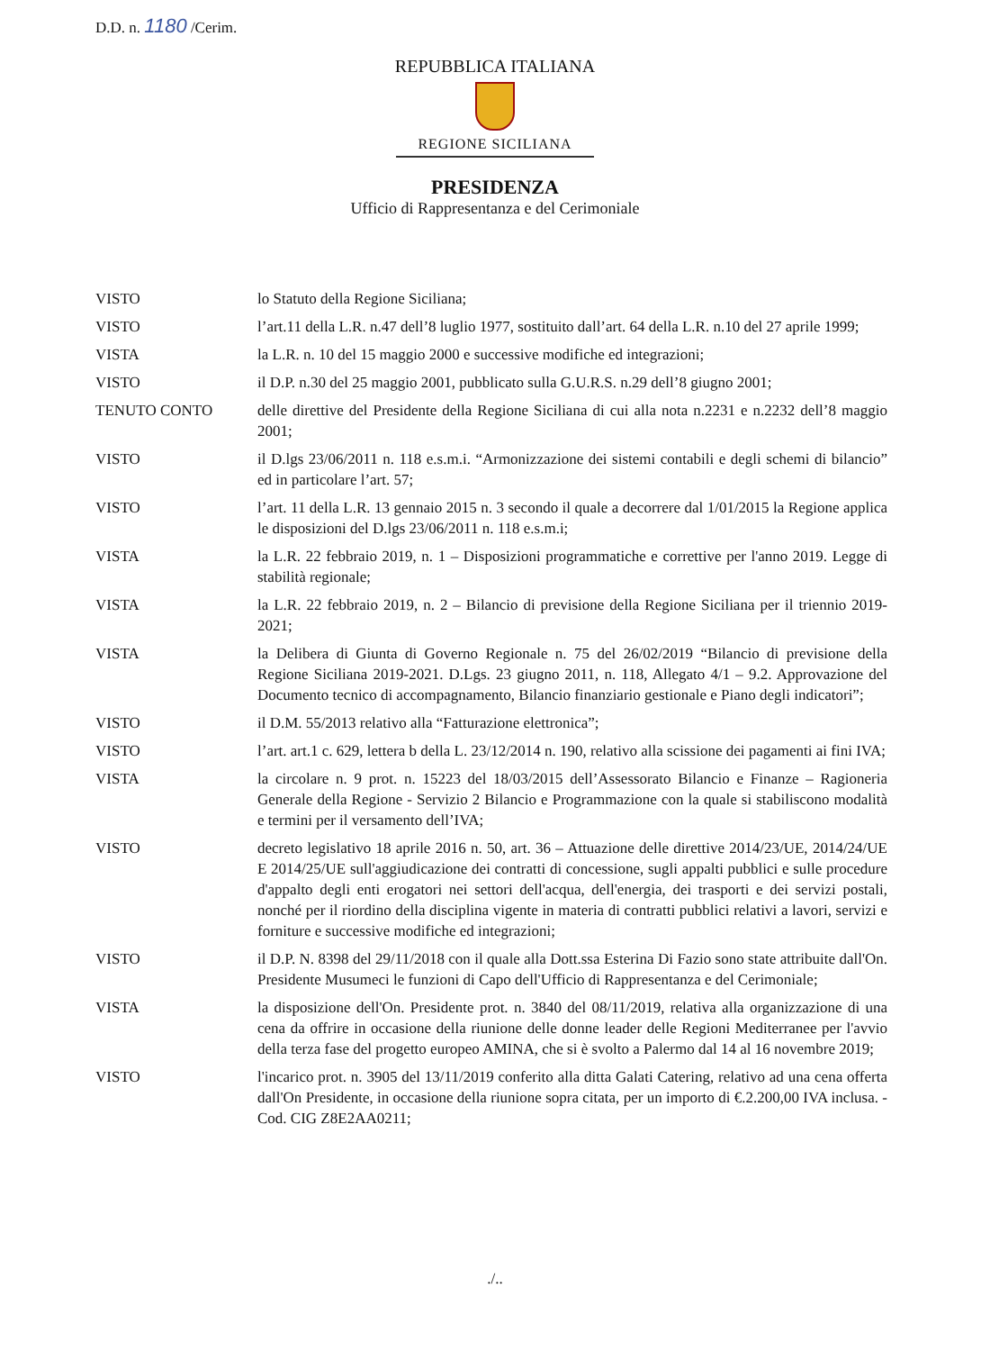D.D. n. 1180 /Cerim.
REPUBBLICA ITALIANA
REGIONE SICILIANA
PRESIDENZA
Ufficio di Rappresentanza e del Cerimoniale
VISTO lo Statuto della Regione Siciliana;
VISTO l’art.11 della L.R. n.47 dell’8 luglio 1977, sostituito dall’art. 64 della L.R. n.10 del 27 aprile 1999;
VISTA la L.R. n. 10 del 15 maggio 2000 e successive modifiche ed integrazioni;
VISTO il D.P. n.30 del 25 maggio 2001, pubblicato sulla G.U.R.S. n.29 dell’8 giugno 2001;
TENUTO CONTO delle direttive del Presidente della Regione Siciliana di cui alla nota n.2231 e n.2232 dell’8 maggio 2001;
VISTO il D.lgs 23/06/2011 n. 118 e.s.m.i. “Armonizzazione dei sistemi contabili e degli schemi di bilancio” ed in particolare l’art. 57;
VISTO l’art. 11 della L.R. 13 gennaio 2015 n. 3 secondo il quale a decorrere dal 1/01/2015 la Regione applica le disposizioni del D.lgs 23/06/2011 n. 118 e.s.m.i;
VISTA la L.R. 22 febbraio 2019, n. 1 – Disposizioni programmatiche e correttive per l'anno 2019. Legge di stabilità regionale;
VISTA la L.R. 22 febbraio 2019, n. 2 – Bilancio di previsione della Regione Siciliana per il triennio 2019-2021;
VISTA la Delibera di Giunta di Governo Regionale n. 75 del 26/02/2019 “Bilancio di previsione della Regione Siciliana 2019-2021. D.Lgs. 23 giugno 2011, n. 118, Allegato 4/1 – 9.2. Approvazione del Documento tecnico di accompagnamento, Bilancio finanziario gestionale e Piano degli indicatori”;
VISTO il D.M. 55/2013 relativo alla “Fatturazione elettronica”;
VISTO l’art. art.1 c. 629, lettera b della L. 23/12/2014 n. 190, relativo alla scissione dei pagamenti ai fini IVA;
VISTA la circolare n. 9 prot. n. 15223 del 18/03/2015 dell’Assessorato Bilancio e Finanze – Ragioneria Generale della Regione - Servizio 2 Bilancio e Programmazione con la quale si stabiliscono modalità e termini per il versamento dell’IVA;
VISTO decreto legislativo 18 aprile 2016 n. 50, art. 36 – Attuazione delle direttive 2014/23/UE, 2014/24/UE E 2014/25/UE sull'aggiudicazione dei contratti di concessione, sugli appalti pubblici e sulle procedure d'appalto degli enti erogatori nei settori dell'acqua, dell'energia, dei trasporti e dei servizi postali, nonché per il riordino della disciplina vigente in materia di contratti pubblici relativi a lavori, servizi e forniture e successive modifiche ed integrazioni;
VISTO il D.P. N. 8398 del 29/11/2018 con il quale alla Dott.ssa Esterina Di Fazio sono state attribuite dall'On. Presidente Musumeci le funzioni di Capo dell'Ufficio di Rappresentanza e del Cerimoniale;
VISTA la disposizione dell'On. Presidente prot. n. 3840 del 08/11/2019, relativa alla organizzazione di una cena da offrire in occasione della riunione delle donne leader delle Regioni Mediterranee per l'avvio della terza fase del progetto europeo AMINA, che si è svolto a Palermo dal 14 al 16 novembre 2019;
VISTO l'incarico prot. n. 3905 del 13/11/2019 conferito alla ditta Galati Catering, relativo ad una cena offerta dall'On Presidente, in occasione della riunione sopra citata, per un importo di €.2.200,00 IVA inclusa. - Cod. CIG Z8E2AA0211;
./..